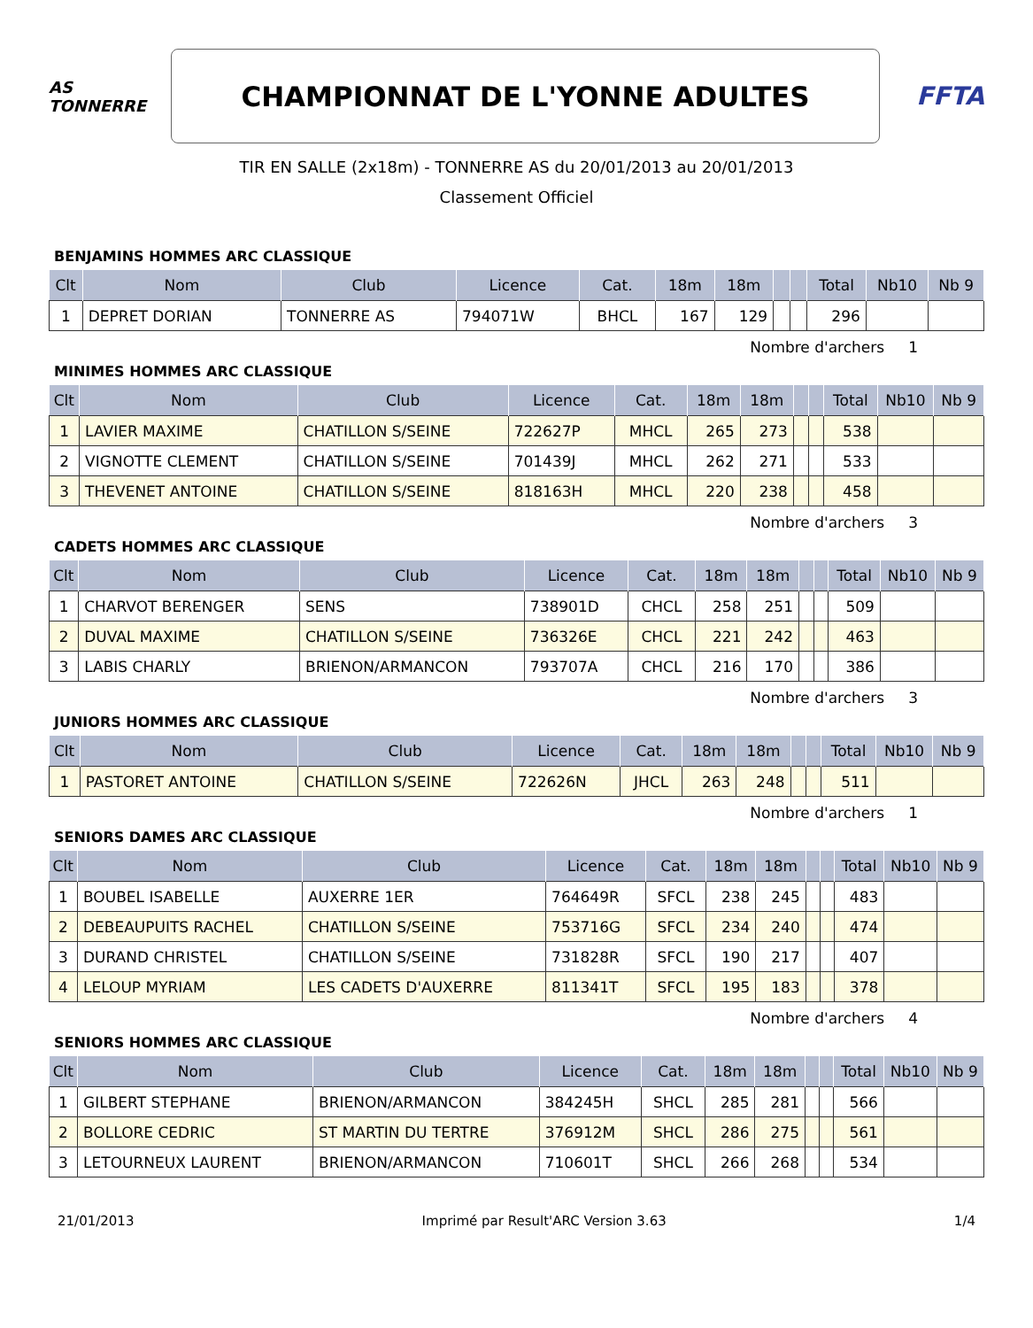AS
TONNERRE
CHAMPIONNAT DE L'YONNE ADULTES
FFTA
TIR EN SALLE (2x18m) - TONNERRE AS du 20/01/2013 au 20/01/2013
Classement Officiel
BENJAMINS HOMMES ARC CLASSIQUE
| Clt | Nom | Club | Licence | Cat. | 18m | 18m | | | Total | Nb10 | Nb 9 |
| --- | --- | --- | --- | --- | --- | --- | --- | --- | --- | --- | --- |
| 1 | DEPRET DORIAN | TONNERRE AS | 794071W | BHCL | 167 | 129 | | | 296 | | |
Nombre d'archers 1
MINIMES HOMMES ARC CLASSIQUE
| Clt | Nom | Club | Licence | Cat. | 18m | 18m | | | Total | Nb10 | Nb 9 |
| --- | --- | --- | --- | --- | --- | --- | --- | --- | --- | --- | --- |
| 1 | LAVIER MAXIME | CHATILLON S/SEINE | 722627P | MHCL | 265 | 273 | | | 538 | | |
| 2 | VIGNOTTE CLEMENT | CHATILLON S/SEINE | 701439J | MHCL | 262 | 271 | | | 533 | | |
| 3 | THEVENET ANTOINE | CHATILLON S/SEINE | 818163H | MHCL | 220 | 238 | | | 458 | | |
Nombre d'archers 3
CADETS HOMMES ARC CLASSIQUE
| Clt | Nom | Club | Licence | Cat. | 18m | 18m | | | Total | Nb10 | Nb 9 |
| --- | --- | --- | --- | --- | --- | --- | --- | --- | --- | --- | --- |
| 1 | CHARVOT BERENGER | SENS | 738901D | CHCL | 258 | 251 | | | 509 | | |
| 2 | DUVAL MAXIME | CHATILLON S/SEINE | 736326E | CHCL | 221 | 242 | | | 463 | | |
| 3 | LABIS CHARLY | BRIENON/ARMANCON | 793707A | CHCL | 216 | 170 | | | 386 | | |
Nombre d'archers 3
JUNIORS HOMMES ARC CLASSIQUE
| Clt | Nom | Club | Licence | Cat. | 18m | 18m | | | Total | Nb10 | Nb 9 |
| --- | --- | --- | --- | --- | --- | --- | --- | --- | --- | --- | --- |
| 1 | PASTORET ANTOINE | CHATILLON S/SEINE | 722626N | JHCL | 263 | 248 | | | 511 | | |
Nombre d'archers 1
SENIORS DAMES ARC CLASSIQUE
| Clt | Nom | Club | Licence | Cat. | 18m | 18m | | | Total | Nb10 | Nb 9 |
| --- | --- | --- | --- | --- | --- | --- | --- | --- | --- | --- | --- |
| 1 | BOUBEL ISABELLE | AUXERRE 1ER | 764649R | SFCL | 238 | 245 | | | 483 | | |
| 2 | DEBEAUPUITS RACHEL | CHATILLON S/SEINE | 753716G | SFCL | 234 | 240 | | | 474 | | |
| 3 | DURAND CHRISTEL | CHATILLON S/SEINE | 731828R | SFCL | 190 | 217 | | | 407 | | |
| 4 | LELOUP MYRIAM | LES CADETS D'AUXERRE | 811341T | SFCL | 195 | 183 | | | 378 | | |
Nombre d'archers 4
SENIORS HOMMES ARC CLASSIQUE
| Clt | Nom | Club | Licence | Cat. | 18m | 18m | | | Total | Nb10 | Nb 9 |
| --- | --- | --- | --- | --- | --- | --- | --- | --- | --- | --- | --- |
| 1 | GILBERT STEPHANE | BRIENON/ARMANCON | 384245H | SHCL | 285 | 281 | | | 566 | | |
| 2 | BOLLORE CEDRIC | ST MARTIN DU TERTRE | 376912M | SHCL | 286 | 275 | | | 561 | | |
| 3 | LETOURNEUX LAURENT | BRIENON/ARMANCON | 710601T | SHCL | 266 | 268 | | | 534 | | |
21/01/2013 Imprimé par Result'ARC Version 3.63 1/4